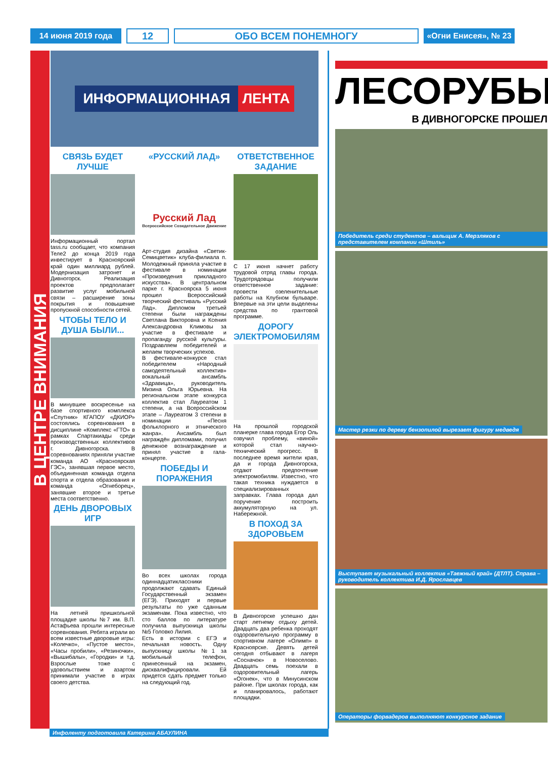14 июня 2019 года
12 ОБО ВСЕМ ПОНЕМНОГУ
«Огни Енисея», № 23
В ЦЕНТРЕ ВНИМАНИЯ
ИНФОРМАЦИОННАЯ ЛЕНТА
СВЯЗЬ БУДЕТ ЛУЧШЕ
Информационный портал tass.ru сообщает, что компания Теле2 до конца 2019 года инвестирует в Красноярский край один миллиард рублей. Модернизация затронет и Дивногорск. Реализация проектов предполагает развитие услуг мобильной связи – расширение зоны покрытия и повышение пропускной способности сетей.
ЧТОБЫ ТЕЛО И ДУША БЫЛИ...
В минувшее воскресенье на базе спортивного комплекса «Спутник» КГАПОУ «ДКИОР» состоялись соревнования в дисциплине «Комплекс «ГТО» в рамках Спартакиады среди производственных коллективов г. Дивногорска. В соревнованиях приняли участие команда АО «Красноярская ГЭС», занявшая первое место, объединенная команда отдела спорта и отдела образования и команда «Огнеборец», занявшие второе и третье места соответственно.
ДЕНЬ ДВОРОВЫХ ИГР
На летней пришкольной площадке школы №7 им. В.П. Астафьева прошли интересные соревнования. Ребята играли во всем известные дворовые игры: «Колечко», «Пустое место», «Часы пробили», «Резиночки», «Вышибалы», «Городки» и т.д. Взрослые тоже с удовольствием и азартом принимали участие в играх своего детства.
«РУССКИЙ ЛАД»
Русский Лад
Всероссийское Созидательное Движение
Арт-студия дизайна «Светик-Семицветик» клуба-филиала п. Молодежный приняла участие в фестивале в номинации «Произведения прикладного искусства». В центральном парке г. Красноярска 5 июня прошел Всероссийский творческий фестиваль «Русский Лад». Дипломом третьей степени были награждены Светлана Викторовна и Ксения Александровна Климовы за участие в фестивале и пропаганду русской культуры. Поздравляем победителей и желаем творческих успехов.
В фестивале-конкурсе стал победителем «Народный самодеятельный коллектив» вокальный ансамбль «Здравица», руководитель Мизина Ольга Юрьевна. На региональном этапе конкурса коллектив стал Лауреатом 1 степени, а на Всероссийском этапе – Лауреатом 3 степени в номинации «Песня фольклорного и этнического жанра». Ансамбль был награждён дипломами, получил денежное вознаграждение и принял участие в гала-концерте.
ПОБЕДЫ И ПОРАЖЕНИЯ
Во всех школах города одиннадцатиклассники продолжают сдавать Единый Государственный экзамен (ЕГЭ). Приходят и первые результаты по уже сданным экзаменам. Пока известно, что сто баллов по литературе получила выпускница школы №5 Головко Лилия.
Есть в истории с ЕГЭ и печальная новость. Одну выпускницу школы №1 за мобильный телефон, принесенный на экзамен, дисквалифицировали. Ей придется сдать предмет только на следующий год.
ОТВЕТСТВЕННОЕ ЗАДАНИЕ
С 17 июня начнет работу трудовой отряд главы города. Трудотрядовцы получили ответственное задание: провести озеленительные работы на Клубном бульваре. Впервые на эти цели выделены средства по грантовой программе.
ДОРОГУ ЭЛЕКТРОМОБИЛЯМ
На прошлой городской планерке глава города Егор Оль озвучил проблему, «виной» которой стал научно-технический прогресс. В последнее время жители края, да и города Дивногорска, отдают предпочтение электромобилям. Известно, что такая техника нуждается в специализированных заправках. Глава города дал поручение построить аккумуляторную на ул. Набережной.
В ПОХОД ЗА ЗДОРОВЬЕМ
В Дивногорске успешно дан старт летнему отдыху детей. Двадцать два ребенка проходят оздоровительную программу в спортивном лагере «Олимп» в Красноярске. Девять детей сегодня отбывают в лагеря «Сосначок» в Новоселово. Двадцать семь поехали в оздоровительный лагерь «Огонек», что в Минусинском районе. При школах города, как и планировалось, работают площадки.
ЛЕСОРУБЫ
В ДИВНОГОРСКЕ ПРОШЕЛ
Победитель среди студентов – вальщик А. Мерзляков с представителем компании «Штиль»
Мастер резки по дереву бензопилой вырезает фигуру медведя
Выступает музыкальный коллектив «Таежный край» (ДТЛТ). Справа – руководитель коллектива И.Д. Ярославцев
Операторы форвадеров выполняют конкурсное задание
Инфоленту подготовила Катерина АБАУЛИНА